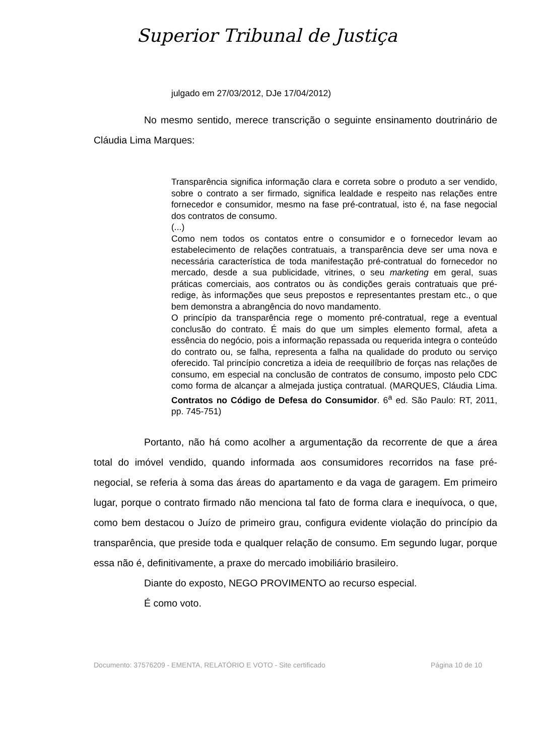Superior Tribunal de Justiça
julgado em 27/03/2012, DJe 17/04/2012)
No mesmo sentido, merece transcrição o seguinte ensinamento doutrinário de Cláudia Lima Marques:
Transparência significa informação clara e correta sobre o produto a ser vendido, sobre o contrato a ser firmado, significa lealdade e respeito nas relações entre fornecedor e consumidor, mesmo na fase pré-contratual, isto é, na fase negocial dos contratos de consumo.
(...)
Como nem todos os contatos entre o consumidor e o fornecedor levam ao estabelecimento de relações contratuais, a transparência deve ser uma nova e necessária característica de toda manifestação pré-contratual do fornecedor no mercado, desde a sua publicidade, vitrines, o seu marketing em geral, suas práticas comerciais, aos contratos ou às condições gerais contratuais que pré-redige, às informações que seus prepostos e representantes prestam etc., o que bem demonstra a abrangência do novo mandamento.
O princípio da transparência rege o momento pré-contratual, rege a eventual conclusão do contrato. É mais do que um simples elemento formal, afeta a essência do negócio, pois a informação repassada ou requerida integra o conteúdo do contrato ou, se falha, representa a falha na qualidade do produto ou serviço oferecido. Tal princípio concretiza a ideia de reequilíbrio de forças nas relações de consumo, em especial na conclusão de contratos de consumo, imposto pelo CDC como forma de alcançar a almejada justiça contratual. (MARQUES, Cláudia Lima. Contratos no Código de Defesa do Consumidor. 6<sup>a</sup> ed. São Paulo: RT, 2011, pp. 745-751)
Portanto, não há como acolher a argumentação da recorrente de que a área total do imóvel vendido, quando informada aos consumidores recorridos na fase pré-negocial, se referia à soma das áreas do apartamento e da vaga de garagem. Em primeiro lugar, porque o contrato firmado não menciona tal fato de forma clara e inequívoca, o que, como bem destacou o Juízo de primeiro grau, configura evidente violação do princípio da transparência, que preside toda e qualquer relação de consumo. Em segundo lugar, porque essa não é, definitivamente, a praxe do mercado imobiliário brasileiro.
Diante do exposto, NEGO PROVIMENTO ao recurso especial.
É como voto.
Documento: 37576209 - EMENTA, RELATÓRIO E VOTO - Site certificado Página 10 de 10